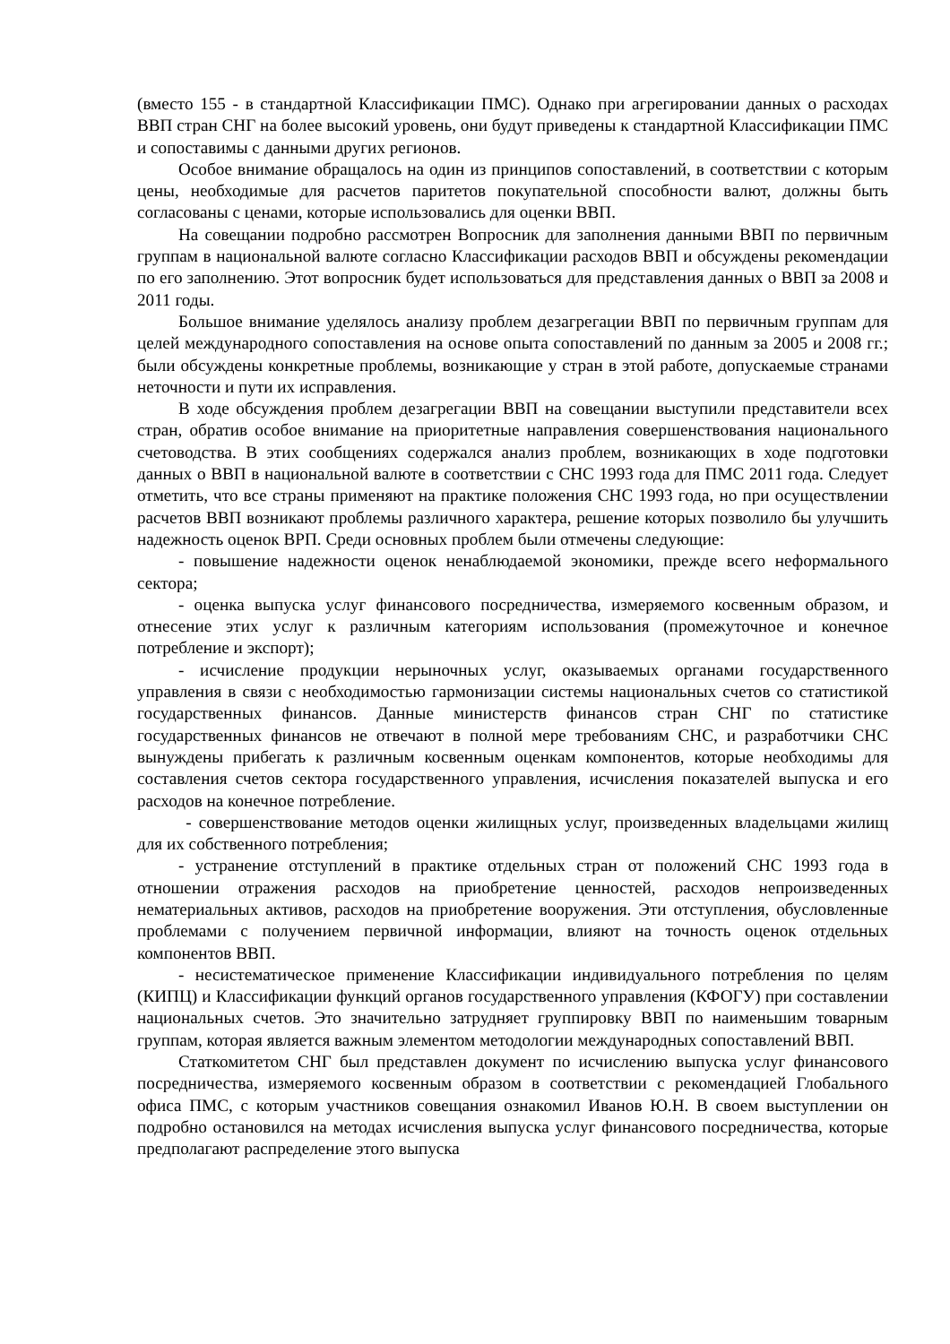(вместо 155 - в стандартной Классификации ПМС). Однако при агрегировании данных о расходах ВВП стран СНГ на более высокий уровень, они будут приведены к стандартной Классификации ПМС и сопоставимы с данными других регионов.
Особое внимание обращалось на один из принципов сопоставлений, в соответствии с которым цены, необходимые для расчетов паритетов покупательной способности валют, должны быть согласованы с ценами, которые использовались для оценки ВВП.
На совещании подробно рассмотрен Вопросник для заполнения данными ВВП по первичным группам в национальной валюте согласно Классификации расходов ВВП и обсуждены рекомендации по его заполнению. Этот вопросник будет использоваться для представления данных о ВВП за 2008 и 2011 годы.
Большое внимание уделялось анализу проблем дезагрегации ВВП по первичным группам для целей международного сопоставления на основе опыта сопоставлений по данным за 2005 и 2008 гг.; были обсуждены конкретные проблемы, возникающие у стран в этой работе, допускаемые странами неточности и пути их исправления.
В ходе обсуждения проблем дезагрегации ВВП на совещании выступили представители всех стран, обратив особое внимание на приоритетные направления совершенствования национального счетоводства. В этих сообщениях содержался анализ проблем, возникающих в ходе подготовки данных о ВВП в национальной валюте в соответствии с СНС 1993 года для ПМС 2011 года. Следует отметить, что все страны применяют на практике положения СНС 1993 года, но при осуществлении расчетов ВВП возникают проблемы различного характера, решение которых позволило бы улучшить надежность оценок ВРП. Среди основных проблем были отмечены следующие:
- повышение надежности оценок ненаблюдаемой экономики, прежде всего неформального сектора;
- оценка выпуска услуг финансового посредничества, измеряемого косвенным образом, и отнесение этих услуг к различным категориям использования (промежуточное и конечное потребление и экспорт);
- исчисление продукции нерыночных услуг, оказываемых органами государственного управления в связи с необходимостью гармонизации системы национальных счетов со статистикой государственных финансов. Данные министерств финансов стран СНГ по статистике государственных финансов не отвечают в полной мере требованиям СНС, и разработчики СНС вынуждены прибегать к различным косвенным оценкам компонентов, которые необходимы для составления счетов сектора государственного управления, исчисления показателей выпуска и его расходов на конечное потребление.
- совершенствование методов оценки жилищных услуг, произведенных владельцами жилищ для их собственного потребления;
- устранение отступлений в практике отдельных стран от положений СНС 1993 года в отношении отражения расходов на приобретение ценностей, расходов непроизведенных нематериальных активов, расходов на приобретение вооружения. Эти отступления, обусловленные проблемами с получением первичной информации, влияют на точность оценок отдельных компонентов ВВП.
- несистематическое применение Классификации индивидуального потребления по целям (КИПЦ) и Классификации функций органов государственного управления (КФОГУ) при составлении национальных счетов. Это значительно затрудняет группировку ВВП по наименьшим товарным группам, которая является важным элементом методологии международных сопоставлений ВВП.
Статкомитетом СНГ был представлен документ по исчислению выпуска услуг финансового посредничества, измеряемого косвенным образом в соответствии с рекомендацией Глобального офиса ПМС, с которым участников совещания ознакомил Иванов Ю.Н. В своем выступлении он подробно остановился на методах исчисления выпуска услуг финансового посредничества, которые предполагают распределение этого выпуска